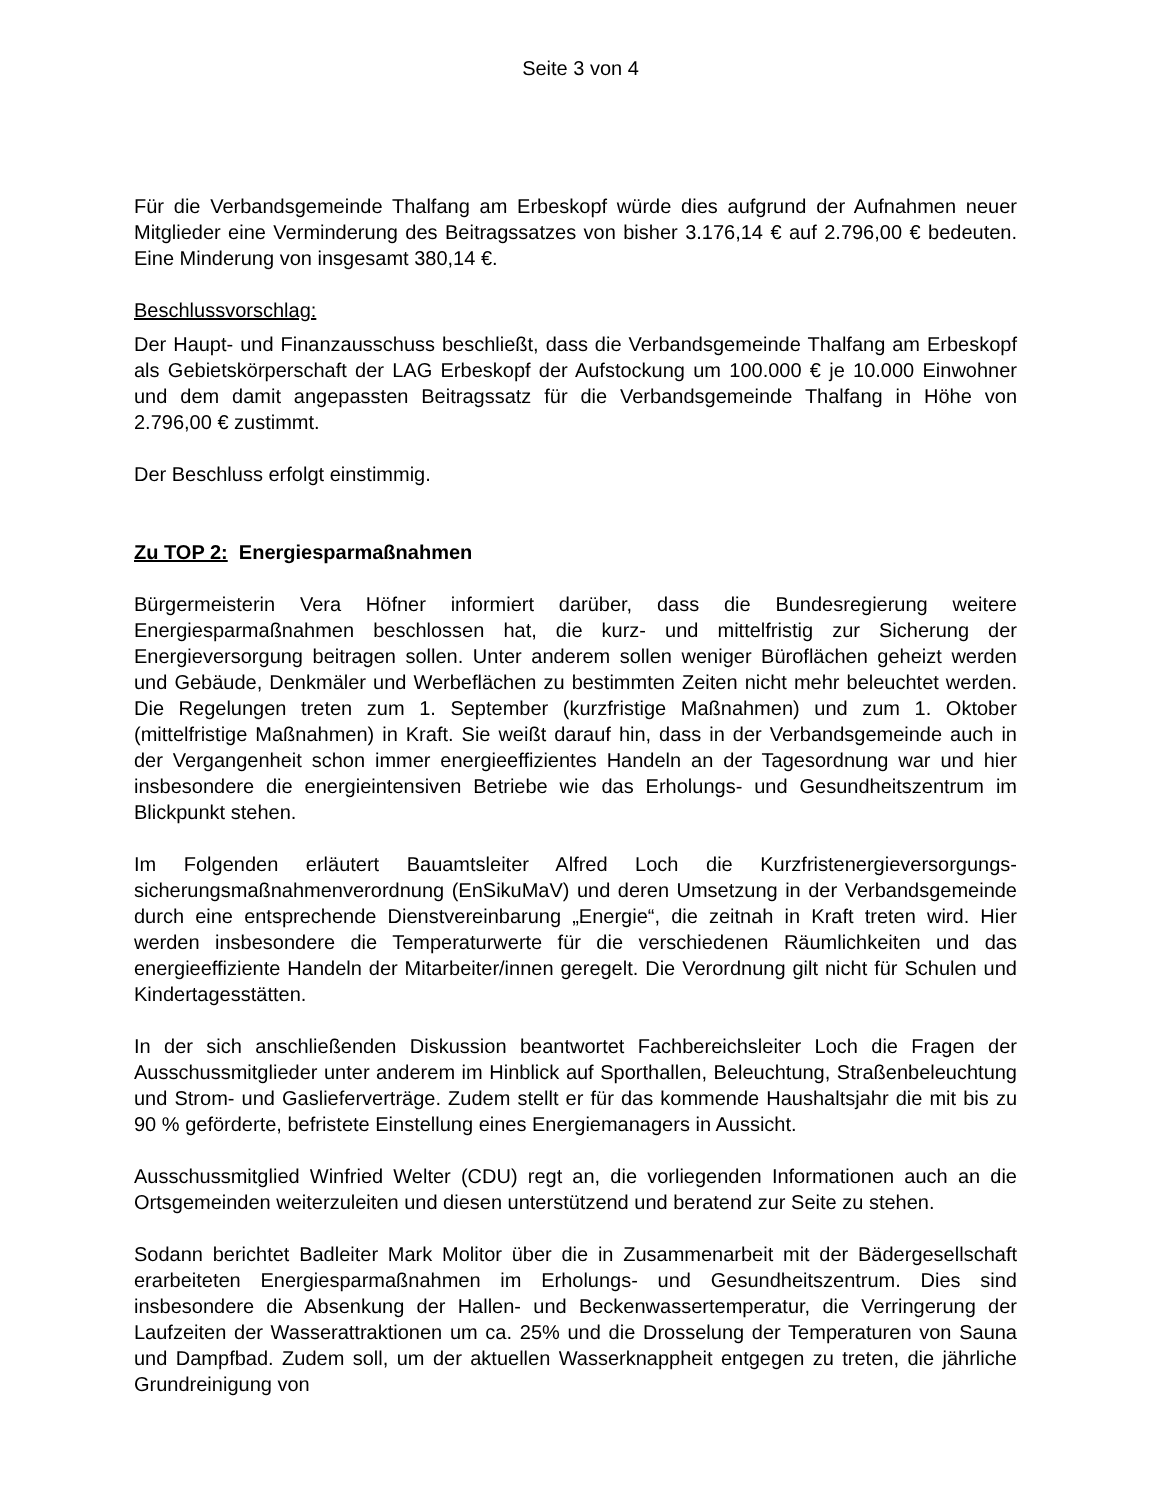Seite 3 von 4
Für die Verbandsgemeinde Thalfang am Erbeskopf würde dies aufgrund der Aufnahmen neuer Mitglieder eine Verminderung des Beitragssatzes von bisher 3.176,14 € auf 2.796,00 € bedeuten. Eine Minderung von insgesamt 380,14 €.
Beschlussvorschlag:
Der Haupt- und Finanzausschuss beschließt, dass die Verbandsgemeinde Thalfang am Erbeskopf als Gebietskörperschaft der LAG Erbeskopf der Aufstockung um 100.000 € je 10.000 Einwohner und dem damit angepassten Beitragssatz für die Verbandsgemeinde Thalfang in Höhe von 2.796,00 € zustimmt.
Der Beschluss erfolgt einstimmig.
Zu TOP 2: Energiesparmaßnahmen
Bürgermeisterin Vera Höfner informiert darüber, dass die Bundesregierung weitere Energiesparmaßnahmen beschlossen hat, die kurz- und mittelfristig zur Sicherung der Energieversorgung beitragen sollen. Unter anderem sollen weniger Büroflächen geheizt werden und Gebäude, Denkmäler und Werbeflächen zu bestimmten Zeiten nicht mehr beleuchtet werden. Die Regelungen treten zum 1. September (kurzfristige Maßnahmen) und zum 1. Oktober (mittelfristige Maßnahmen) in Kraft. Sie weißt darauf hin, dass in der Verbandsgemeinde auch in der Vergangenheit schon immer energieeffizientes Handeln an der Tagesordnung war und hier insbesondere die energieintensiven Betriebe wie das Erholungs- und Gesundheitszentrum im Blickpunkt stehen.
Im Folgenden erläutert Bauamtsleiter Alfred Loch die Kurzfristenergieversorgungs-sicherungsmaßnahmenverordnung (EnSikuMaV) und deren Umsetzung in der Verbandsgemeinde durch eine entsprechende Dienstvereinbarung „Energie“, die zeitnah in Kraft treten wird. Hier werden insbesondere die Temperaturwerte für die verschiedenen Räumlichkeiten und das energieeffiziente Handeln der Mitarbeiter/innen geregelt. Die Verordnung gilt nicht für Schulen und Kindertagesstätten.
In der sich anschließenden Diskussion beantwortet Fachbereichsleiter Loch die Fragen der Ausschussmitglieder unter anderem im Hinblick auf Sporthallen, Beleuchtung, Straßenbeleuchtung und Strom- und Gaslieferverträge. Zudem stellt er für das kommende Haushaltsjahr die mit bis zu 90 % geförderte, befristete Einstellung eines Energiemanagers in Aussicht.
Ausschussmitglied Winfried Welter (CDU) regt an, die vorliegenden Informationen auch an die Ortsgemeinden weiterzuleiten und diesen unterstützend und beratend zur Seite zu stehen.
Sodann berichtet Badleiter Mark Molitor über die in Zusammenarbeit mit der Bädergesellschaft erarbeiteten Energiesparmaßnahmen im Erholungs- und Gesundheitszentrum. Dies sind insbesondere die Absenkung der Hallen- und Beckenwassertemperatur, die Verringerung der Laufzeiten der Wasserattraktionen um ca. 25% und die Drosselung der Temperaturen von Sauna und Dampfbad. Zudem soll, um der aktuellen Wasserknappheit entgegen zu treten, die jährliche Grundreinigung von